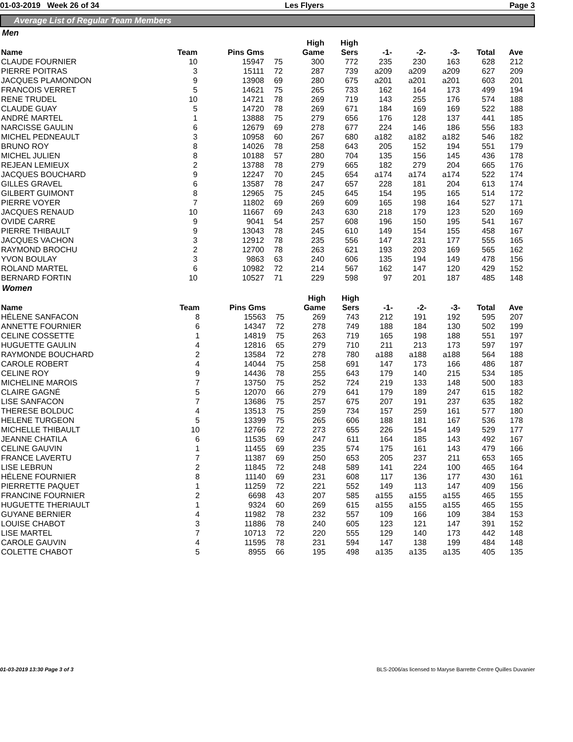01-03-2019 Week 26 of 34 Les Flyers Page 3
Average List of Regular Team Members
Men
| Name | Team | Pins Gms | | High Game | High Sers | -1- | -2- | -3- | Total | Ave |
| --- | --- | --- | --- | --- | --- | --- | --- | --- | --- | --- |
| CLAUDE FOURNIER | 10 | 15947 | 75 | 300 | 772 | 235 | 230 | 163 | 628 | 212 |
| PIERRE POITRAS | 3 | 15111 | 72 | 287 | 739 | a209 | a209 | a209 | 627 | 209 |
| JACQUES PLAMONDON | 9 | 13908 | 69 | 280 | 675 | a201 | a201 | a201 | 603 | 201 |
| FRANCOIS VERRET | 5 | 14621 | 75 | 265 | 733 | 162 | 164 | 173 | 499 | 194 |
| RENE TRUDEL | 10 | 14721 | 78 | 269 | 719 | 143 | 255 | 176 | 574 | 188 |
| CLAUDE GUAY | 5 | 14720 | 78 | 269 | 671 | 184 | 169 | 169 | 522 | 188 |
| ANDRÉ MARTEL | 1 | 13888 | 75 | 279 | 656 | 176 | 128 | 137 | 441 | 185 |
| NARCISSE GAULIN | 6 | 12679 | 69 | 278 | 677 | 224 | 146 | 186 | 556 | 183 |
| MICHEL PEDNEAULT | 3 | 10958 | 60 | 267 | 680 | a182 | a182 | a182 | 546 | 182 |
| BRUNO ROY | 8 | 14026 | 78 | 258 | 643 | 205 | 152 | 194 | 551 | 179 |
| MICHEL JULIEN | 8 | 10188 | 57 | 280 | 704 | 135 | 156 | 145 | 436 | 178 |
| REJEAN LEMIEUX | 2 | 13788 | 78 | 279 | 665 | 182 | 279 | 204 | 665 | 176 |
| JACQUES BOUCHARD | 9 | 12247 | 70 | 245 | 654 | a174 | a174 | a174 | 522 | 174 |
| GILLES GRAVEL | 6 | 13587 | 78 | 247 | 657 | 228 | 181 | 204 | 613 | 174 |
| GILBERT GUIMONT | 8 | 12965 | 75 | 245 | 645 | 154 | 195 | 165 | 514 | 172 |
| PIERRE VOYER | 7 | 11802 | 69 | 269 | 609 | 165 | 198 | 164 | 527 | 171 |
| JACQUES RENAUD | 10 | 11667 | 69 | 243 | 630 | 218 | 179 | 123 | 520 | 169 |
| OVIDE CARRE | 9 | 9041 | 54 | 257 | 608 | 196 | 150 | 195 | 541 | 167 |
| PIERRE THIBAULT | 9 | 13043 | 78 | 245 | 610 | 149 | 154 | 155 | 458 | 167 |
| JACQUES VACHON | 3 | 12912 | 78 | 235 | 556 | 147 | 231 | 177 | 555 | 165 |
| RAYMOND BROCHU | 2 | 12700 | 78 | 263 | 621 | 193 | 203 | 169 | 565 | 162 |
| YVON BOULAY | 3 | 9863 | 63 | 240 | 606 | 135 | 194 | 149 | 478 | 156 |
| ROLAND MARTEL | 6 | 10982 | 72 | 214 | 567 | 162 | 147 | 120 | 429 | 152 |
| BERNARD FORTIN | 10 | 10527 | 71 | 229 | 598 | 97 | 201 | 187 | 485 | 148 |
Women
| Name | Team | Pins Gms | | High Game | High Sers | -1- | -2- | -3- | Total | Ave |
| --- | --- | --- | --- | --- | --- | --- | --- | --- | --- | --- |
| HÉLENE SANFACON | 8 | 15563 | 75 | 269 | 743 | 212 | 191 | 192 | 595 | 207 |
| ANNETTE FOURNIER | 6 | 14347 | 72 | 278 | 749 | 188 | 184 | 130 | 502 | 199 |
| CELINE COSSETTE | 1 | 14819 | 75 | 263 | 719 | 165 | 198 | 188 | 551 | 197 |
| HUGUETTE GAULIN | 4 | 12816 | 65 | 279 | 710 | 211 | 213 | 173 | 597 | 197 |
| RAYMONDE BOUCHARD | 2 | 13584 | 72 | 278 | 780 | a188 | a188 | a188 | 564 | 188 |
| CAROLE ROBERT | 4 | 14044 | 75 | 258 | 691 | 147 | 173 | 166 | 486 | 187 |
| CELINE ROY | 9 | 14436 | 78 | 255 | 643 | 179 | 140 | 215 | 534 | 185 |
| MICHELINE MAROIS | 7 | 13750 | 75 | 252 | 724 | 219 | 133 | 148 | 500 | 183 |
| CLAIRE GAGNÉ | 5 | 12070 | 66 | 279 | 641 | 179 | 189 | 247 | 615 | 182 |
| LISE SANFACON | 7 | 13686 | 75 | 257 | 675 | 207 | 191 | 237 | 635 | 182 |
| THERESE BOLDUC | 4 | 13513 | 75 | 259 | 734 | 157 | 259 | 161 | 577 | 180 |
| HELENE TURGEON | 5 | 13399 | 75 | 265 | 606 | 188 | 181 | 167 | 536 | 178 |
| MICHELLE THIBAULT | 10 | 12766 | 72 | 273 | 655 | 226 | 154 | 149 | 529 | 177 |
| JEANNE CHATILA | 6 | 11535 | 69 | 247 | 611 | 164 | 185 | 143 | 492 | 167 |
| CELINE GAUVIN | 1 | 11455 | 69 | 235 | 574 | 175 | 161 | 143 | 479 | 166 |
| FRANCE LAVERTU | 7 | 11387 | 69 | 250 | 653 | 205 | 237 | 211 | 653 | 165 |
| LISE LEBRUN | 2 | 11845 | 72 | 248 | 589 | 141 | 224 | 100 | 465 | 164 |
| HÉLENE FOURNIER | 8 | 11140 | 69 | 231 | 608 | 117 | 136 | 177 | 430 | 161 |
| PIERRETTE PAQUET | 1 | 11259 | 72 | 221 | 552 | 149 | 113 | 147 | 409 | 156 |
| FRANCINE FOURNIER | 2 | 6698 | 43 | 207 | 585 | a155 | a155 | a155 | 465 | 155 |
| HUGUETTE THERIAULT | 1 | 9324 | 60 | 269 | 615 | a155 | a155 | a155 | 465 | 155 |
| GUYANE BERNIER | 4 | 11982 | 78 | 232 | 557 | 109 | 166 | 109 | 384 | 153 |
| LOUISE CHABOT | 3 | 11886 | 78 | 240 | 605 | 123 | 121 | 147 | 391 | 152 |
| LISE MARTEL | 7 | 10713 | 72 | 220 | 555 | 129 | 140 | 173 | 442 | 148 |
| CAROLE GAUVIN | 4 | 11595 | 78 | 231 | 594 | 147 | 138 | 199 | 484 | 148 |
| COLETTE CHABOT | 5 | 8955 | 66 | 195 | 498 | a135 | a135 | a135 | 405 | 135 |
01-03-2019 13:30 Page 3 of 3 BLS-2006/as licensed to Maryse Barrette Centre Quilles Duvanier